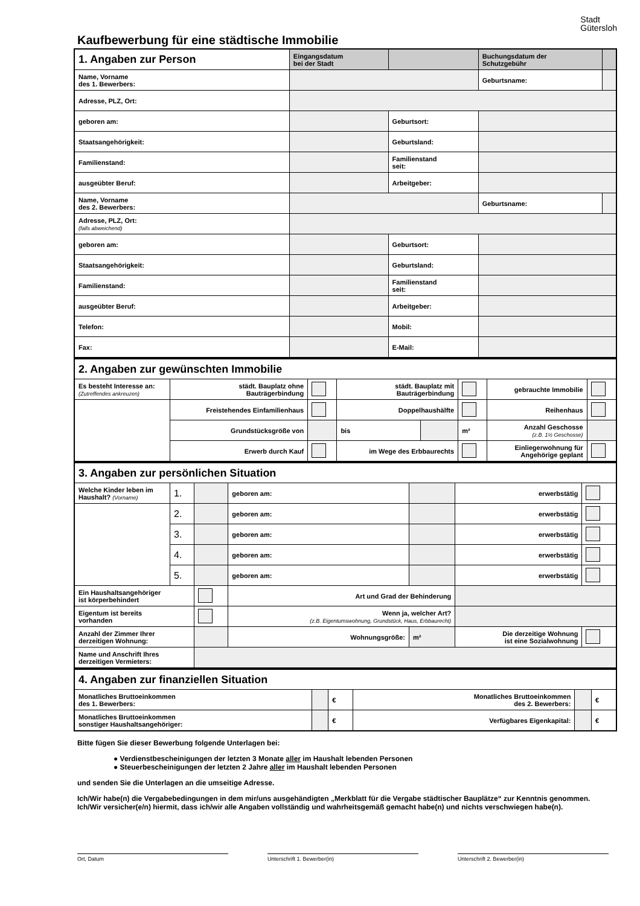Kaufbewerbung für eine städtische Immobilie
Stadt
Gütersloh
| 1. Angaben zur Person | | Eingangsdatum bei der Stadt | | | Buchungsdatum der Schutzgebühr | |
| Name, Vorname des 1. Bewerbers: | | | | | Geburtsname: | |
| Adresse, PLZ, Ort: | | | | | | |
| geboren am: | | | Geburtsort: | | | |
| Staatsangehörigkeit: | | | Geburtsland: | | | |
| Familienstand: | | | Familienstand seit: | | | |
| ausgeübter Beruf: | | | Arbeitgeber: | | | |
| Name, Vorname des 2. Bewerbers: | | | | | Geburtsname: | |
| Adresse, PLZ, Ort: (falls abweichend) | | | | | | |
| geboren am: | | | Geburtsort: | | | |
| Staatsangehörigkeit: | | | Geburtsland: | | | |
| Familienstand: | | | Familienstand seit: | | | |
| ausgeübter Beruf: | | | Arbeitgeber: | | | |
| Telefon: | | | Mobil: | | | |
| Fax: | | | E-Mail: | | | |
| 2. Angaben zur gewünschten Immobilie | | | | | | | |
| Es besteht Interesse an: (Zutreffendes ankreuzen) | städt. Bauplatz ohne Bauträgerbindung | | städt. Bauplatz mit Bauträgerbindung | | | gebrauchte Immobilie | |
| | Freistehendes Einfamilienhaus | | Doppelhaushälfte | | | Reihenhaus | |
| | Grundstücksgröße von | | bis | | m² | Anzahl Geschosse (z.B. 1½ Geschosse) | |
| | Erwerb durch Kauf | | im Wege des Erbbaurechts | | | Einliegerwohnung für Angehörige geplant | |
| 3. Angaben zur persönlichen Situation | | | | | | |
| Welche Kinder leben im Haushalt? (Vorname) | 1. | | geboren am: | | erwerbstätig | |
| | 2. | | geboren am: | | erwerbstätig | |
| | 3. | | geboren am: | | erwerbstätig | |
| | 4. | | geboren am: | | erwerbstätig | |
| | 5. | | geboren am: | | erwerbstätig | |
| Ein Haushaltsangehöriger ist körperbehindert | | | Art und Grad der Behinderung | | | |
| Eigentum ist bereits vorhanden | | | Wenn ja, welcher Art? (z.B. Eigentumswohnung, Grundstück, Haus, Erbbaurecht) | | | |
| Anzahl der Zimmer Ihrer derzeitigen Wohnung: | | | Wohnungsgröße: | m² | Die derzeitige Wohnung ist eine Sozialwohnung | |
| Name und Anschrift Ihres derzeitigen Vermieters: | | | | | | |
| 4. Angaben zur finanziellen Situation | | | | | |
| Monatliches Bruttoeinkommen des 1. Bewerbers: | | € | Monatliches Bruttoeinkommen des 2. Bewerbers: | | € |
| Monatliches Bruttoeinkommen sonstiger Haushaltsangehöriger: | | € | Verfügbares Eigenkapital: | | € |
Bitte fügen Sie dieser Bewerbung folgende Unterlagen bei:
● Verdienstbescheinigungen der letzten 3 Monate aller im Haushalt lebenden Personen
● Steuerbescheinigungen der letzten 2 Jahre aller im Haushalt lebenden Personen
und senden Sie die Unterlagen an die umseitige Adresse.
Ich/Wir habe(n) die Vergabebedingungen in dem mir/uns ausgehändigten „Merkblatt für die Vergabe städtischer Bauplätze“ zur Kenntnis genommen. Ich/Wir versicher(e/n) hiermit, dass ich/wir alle Angaben vollständig und wahrheitsgemäß gemacht habe(n) und nichts verschwiegen habe(n).
Ort, Datum Unterschrift 1. Bewerber(in) Unterschrift 2. Bewerber(in)